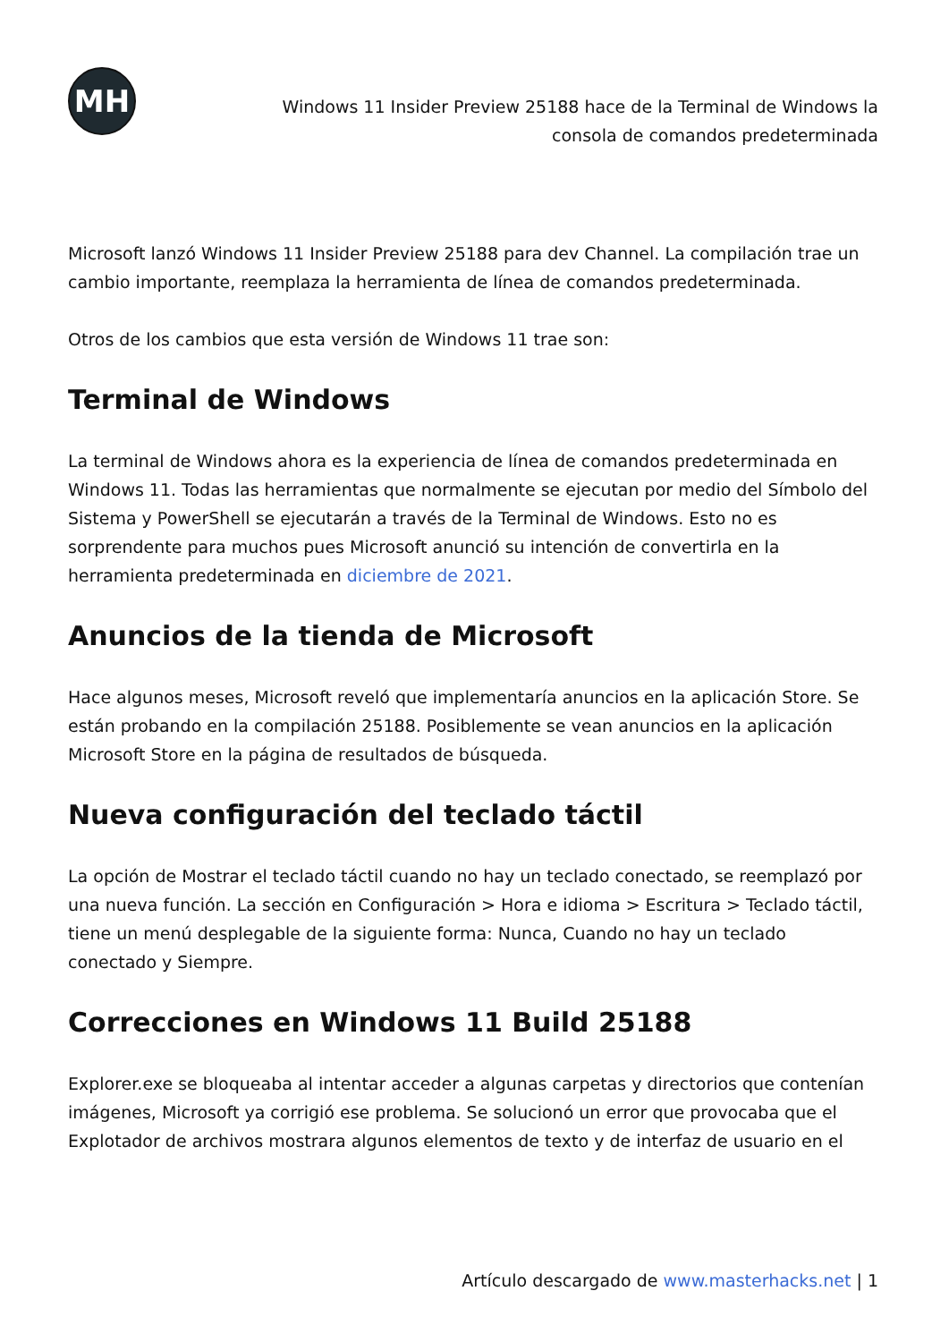MH
Windows 11 Insider Preview 25188 hace de la Terminal de Windows la
consola de comandos predeterminada
Microsoft lanzó Windows 11 Insider Preview 25188 para dev Channel. La compilación trae un cambio importante, reemplaza la herramienta de línea de comandos predeterminada.
Otros de los cambios que esta versión de Windows 11 trae son:
Terminal de Windows
La terminal de Windows ahora es la experiencia de línea de comandos predeterminada en Windows 11. Todas las herramientas que normalmente se ejecutan por medio del Símbolo del Sistema y PowerShell se ejecutarán a través de la Terminal de Windows. Esto no es sorprendente para muchos pues Microsoft anunció su intención de convertirla en la herramienta predeterminada en diciembre de 2021.
Anuncios de la tienda de Microsoft
Hace algunos meses, Microsoft reveló que implementaría anuncios en la aplicación Store. Se están probando en la compilación 25188. Posiblemente se vean anuncios en la aplicación Microsoft Store en la página de resultados de búsqueda.
Nueva configuración del teclado táctil
La opción de Mostrar el teclado táctil cuando no hay un teclado conectado, se reemplazó por una nueva función. La sección en Configuración > Hora e idioma > Escritura > Teclado táctil, tiene un menú desplegable de la siguiente forma: Nunca, Cuando no hay un teclado conectado y Siempre.
Correcciones en Windows 11 Build 25188
Explorer.exe se bloqueaba al intentar acceder a algunas carpetas y directorios que contenían imágenes, Microsoft ya corrigió ese problema. Se solucionó un error que provocaba que el Explotador de archivos mostrara algunos elementos de texto y de interfaz de usuario en el
Artículo descargado de www.masterhacks.net | 1